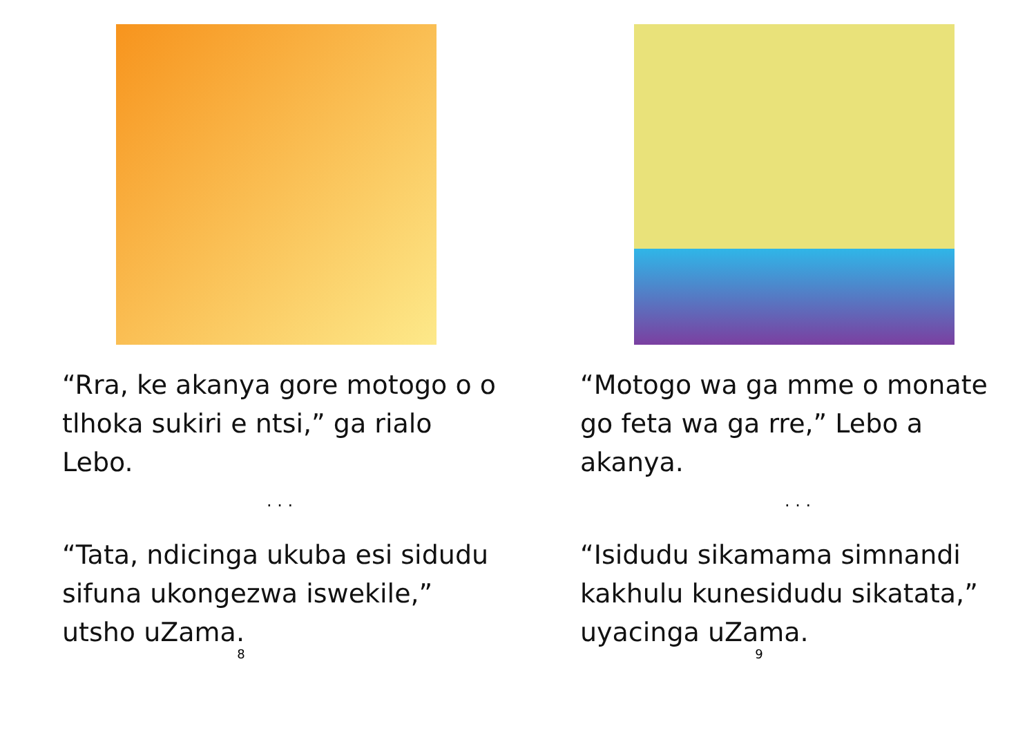“Rra, ke akanya gore motogo o o tlhoka sukiri e ntsi,” ga rialo Lebo.
. . .
“Tata, ndicinga ukuba esi sidudu sifuna ukongezwa iswekile,” utsho uZama.
8
“Motogo wa ga mme o monate go feta wa ga rre,” Lebo a akanya.
. . .
“Isidudu sikamama simnandi kakhulu kunesidudu sikatata,” uyacinga uZama.
9